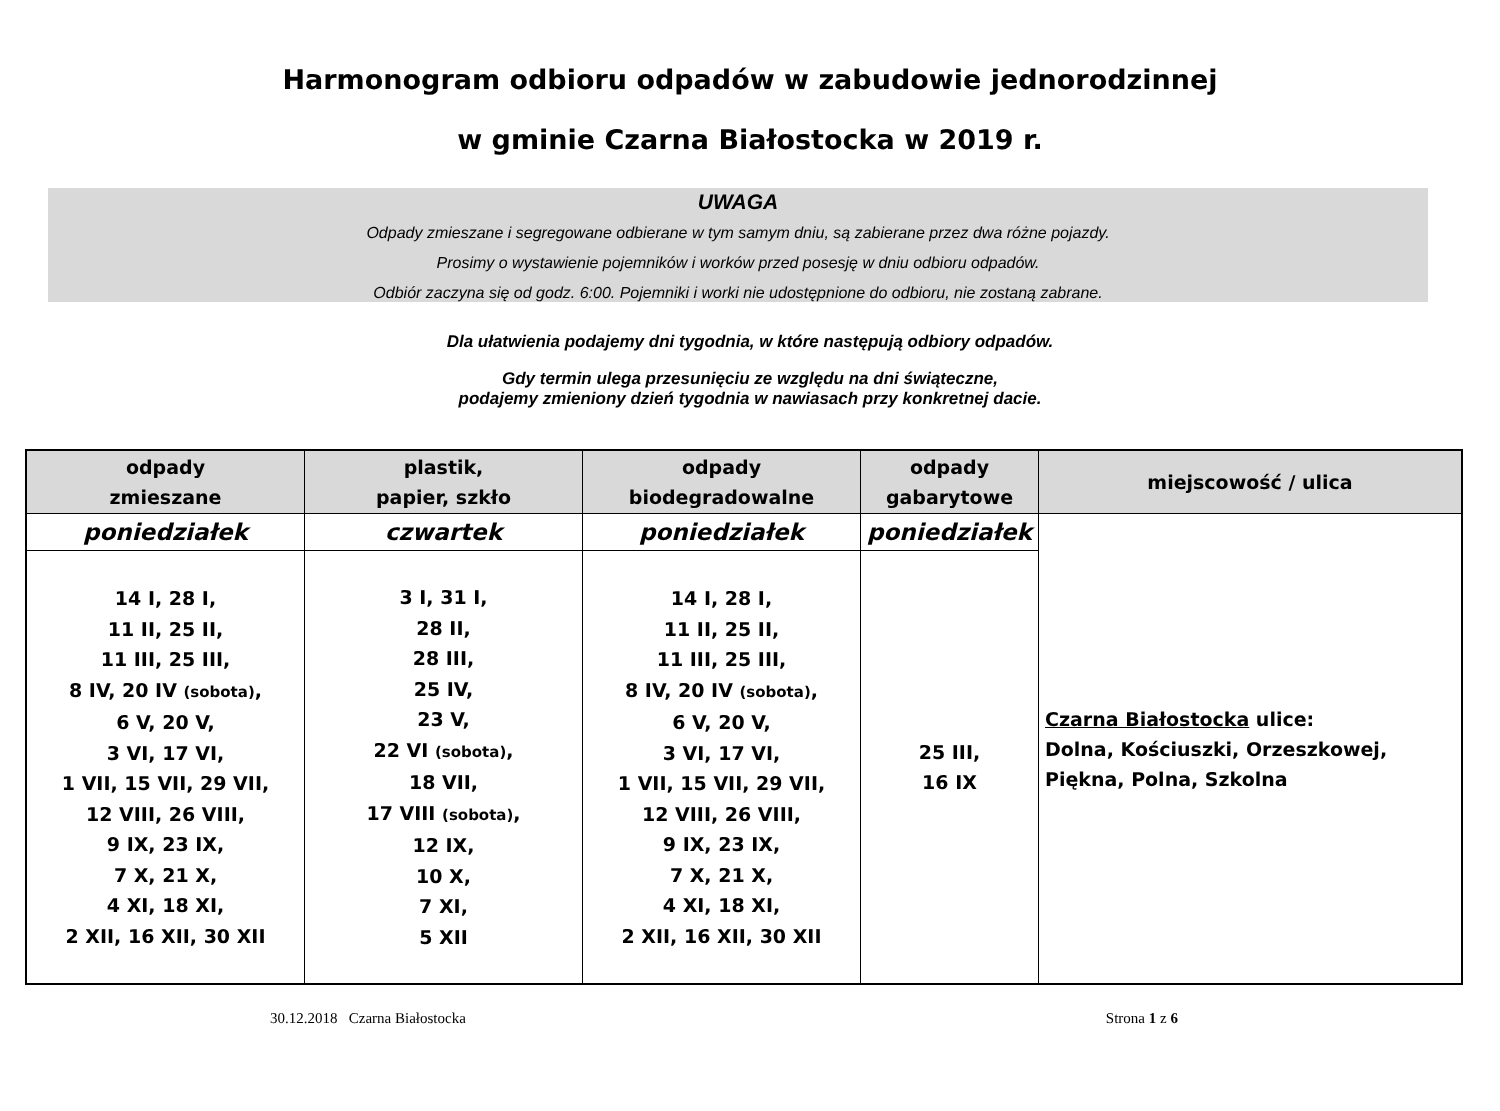Harmonogram odbioru odpadów w zabudowie jednorodzinnej
w gminie Czarna Białostocka w 2019 r.
UWAGA
Odpady zmieszane i segregowane odbierane w tym samym dniu, są zabierane przez dwa różne pojazdy.
Prosimy o wystawienie pojemników i worków przed posesję w dniu odbioru odpadów.
Odbiór zaczyna się od godz. 6:00. Pojemniki i worki nie udostępnione do odbioru, nie zostaną zabrane.
Dla ułatwienia podajemy dni tygodnia, w które następują odbiory odpadów.
Gdy termin ulega przesunięciu ze względu na dni świąteczne,
podajemy zmieniony dzień tygodnia w nawiasach przy konkretnej dacie.
| odpady zmieszane | plastik, papier, szkło | odpady biodegradowalne | odpady gabarytowe | miejscowość / ulica |
| --- | --- | --- | --- | --- |
| poniedziałek | czwartek | poniedziałek | poniedziałek | Czarna Białostocka ulice: Dolna, Kościuszki, Orzeszkowej, Piękna, Polna, Szkolna |
| 14 I, 28 I, 11 II, 25 II, 11 III, 25 III, 8 IV, 20 IV (sobota) , 6 V, 20 V, 3 VI, 17 VI, 1 VII, 15 VII, 29 VII, 12 VIII, 26 VIII, 9 IX, 23 IX, 7 X, 21 X, 4 XI, 18 XI, 2 XII, 16 XII, 30 XII | 3 I, 31 I, 28 II, 28 III, 25 IV, 23 V, 22 VI (sobota) , 18 VII, 17 VIII (sobota) , 12 IX, 10 X, 7 XI, 5 XII | 14 I, 28 I, 11 II, 25 II, 11 III, 25 III, 8 IV, 20 IV (sobota) , 6 V, 20 V, 3 VI, 17 VI, 1 VII, 15 VII, 29 VII, 12 VIII, 26 VIII, 9 IX, 23 IX, 7 X, 21 X, 4 XI, 18 XI, 2 XII, 16 XII, 30 XII | 25 III, 16 IX | |
30.12.2018 Czarna Białostocka Strona 1 z 6